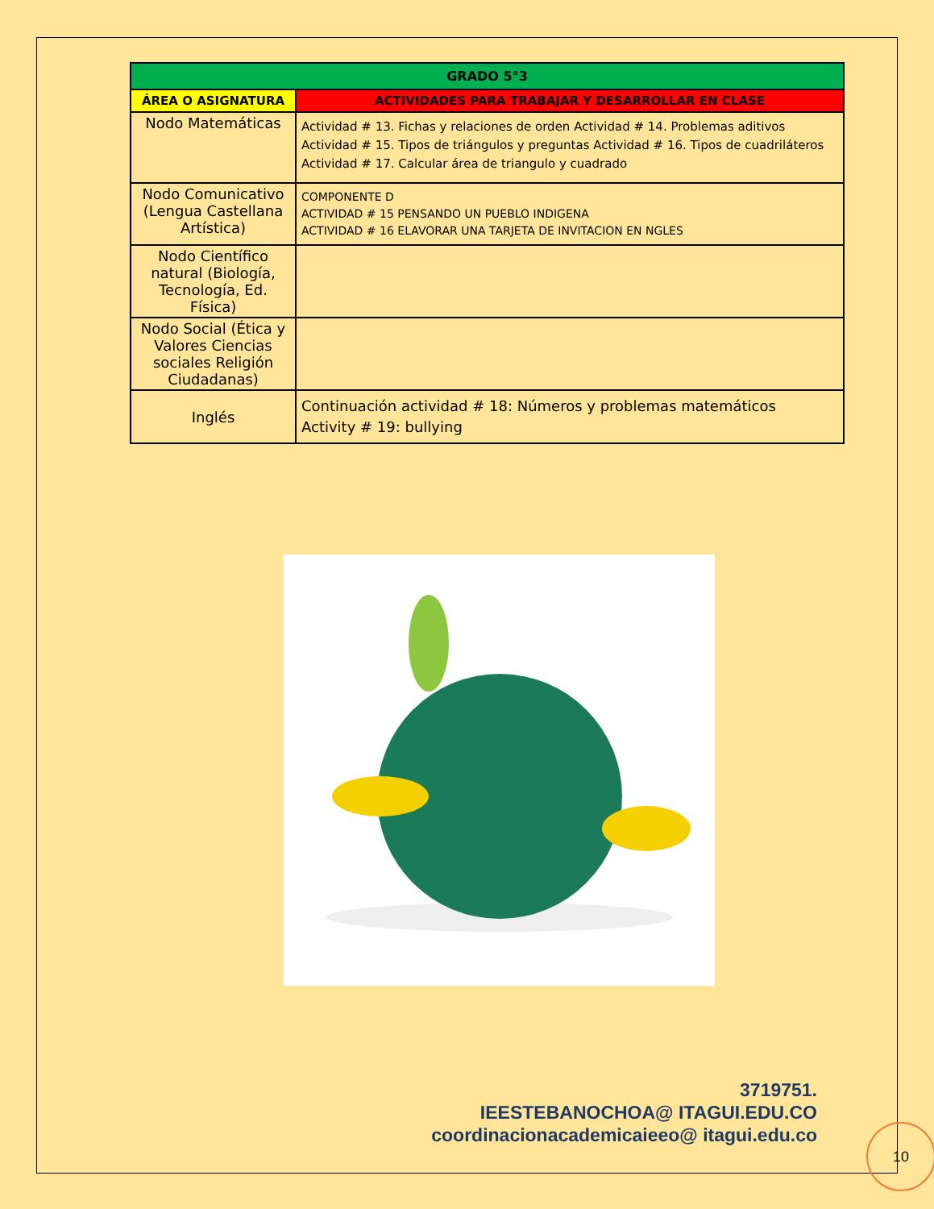| GRADO 5°3 | |
| --- | --- |
| ÁREA O ASIGNATURA | ACTIVIDADES PARA TRABAJAR Y DESARROLLAR EN CLASE |
| Nodo Matemáticas | Actividad # 13. Fichas y relaciones de orden Actividad # 14. Problemas aditivos Actividad # 15. Tipos de triángulos y preguntas Actividad # 16. Tipos de cuadriláteros Actividad # 17. Calcular área de triangulo y cuadrado |
| Nodo Comunicativo (Lengua Castellana Artística) | COMPONENTE D ACTIVIDAD # 15 PENSANDO UN PUEBLO INDIGENA ACTIVIDAD # 16 ELAVORAR UNA TARJETA DE INVITACION EN NGLES |
| Nodo Científico natural (Biología, Tecnología, Ed. Física) | |
| Nodo Social (Ética y Valores Ciencias sociales Religión Ciudadanas) | |
| Inglés | Continuación actividad # 18: Números y problemas matemáticos Activity # 19: bullying |
3719751.
IEESTEBANOCHOA@ ITAGUI.EDU.CO
coordinacionacademicaieeo@ itagui.edu.co
10